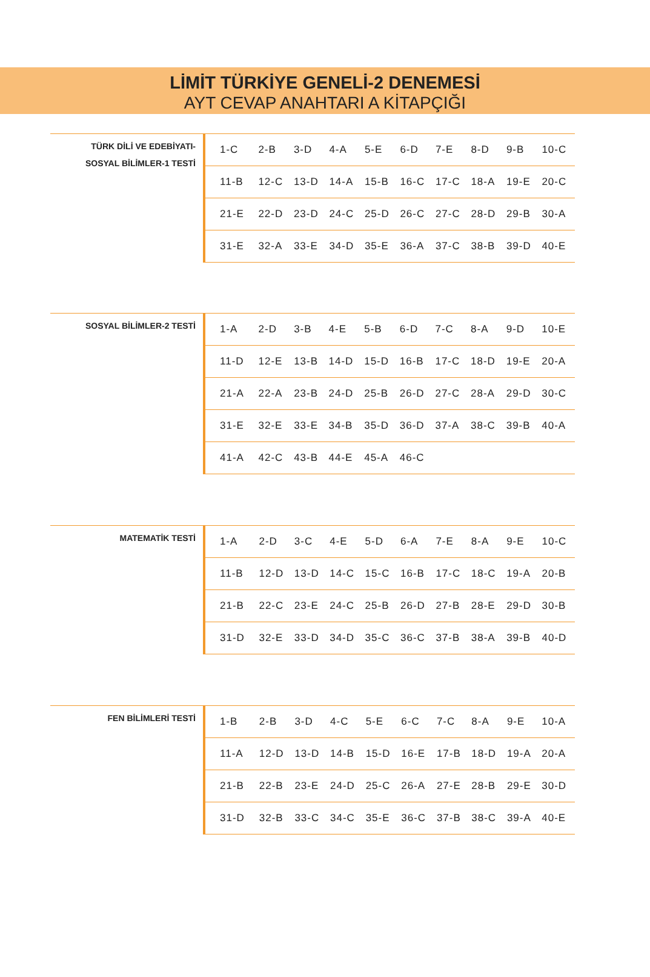LİMİT TÜRKİYE GENELİ-2 DENEMESİ
AYT CEVAP ANAHTARI A KİTAPÇIĞI
TÜRK DİLİ VE EDEBİYATI-
SOSYAL BİLİMLER-1 TESTİ
| 1-C | 2-B | 3-D | 4-A | 5-E | 6-D | 7-E | 8-D | 9-B | 10-C |
| 11-B | 12-C | 13-D | 14-A | 15-B | 16-C | 17-C | 18-A | 19-E | 20-C |
| 21-E | 22-D | 23-D | 24-C | 25-D | 26-C | 27-C | 28-D | 29-B | 30-A |
| 31-E | 32-A | 33-E | 34-D | 35-E | 36-A | 37-C | 38-B | 39-D | 40-E |
SOSYAL BİLİMLER-2 TESTİ
| 1-A | 2-D | 3-B | 4-E | 5-B | 6-D | 7-C | 8-A | 9-D | 10-E |
| 11-D | 12-E | 13-B | 14-D | 15-D | 16-B | 17-C | 18-D | 19-E | 20-A |
| 21-A | 22-A | 23-B | 24-D | 25-B | 26-D | 27-C | 28-A | 29-D | 30-C |
| 31-E | 32-E | 33-E | 34-B | 35-D | 36-D | 37-A | 38-C | 39-B | 40-A |
| 41-A | 42-C | 43-B | 44-E | 45-A | 46-C | | | | |
MATEMATİK TESTİ
| 1-A | 2-D | 3-C | 4-E | 5-D | 6-A | 7-E | 8-A | 9-E | 10-C |
| 11-B | 12-D | 13-D | 14-C | 15-C | 16-B | 17-C | 18-C | 19-A | 20-B |
| 21-B | 22-C | 23-E | 24-C | 25-B | 26-D | 27-B | 28-E | 29-D | 30-B |
| 31-D | 32-E | 33-D | 34-D | 35-C | 36-C | 37-B | 38-A | 39-B | 40-D |
FEN BİLİMLERİ TESTİ
| 1-B | 2-B | 3-D | 4-C | 5-E | 6-C | 7-C | 8-A | 9-E | 10-A |
| 11-A | 12-D | 13-D | 14-B | 15-D | 16-E | 17-B | 18-D | 19-A | 20-A |
| 21-B | 22-B | 23-E | 24-D | 25-C | 26-A | 27-E | 28-B | 29-E | 30-D |
| 31-D | 32-B | 33-C | 34-C | 35-E | 36-C | 37-B | 38-C | 39-A | 40-E |